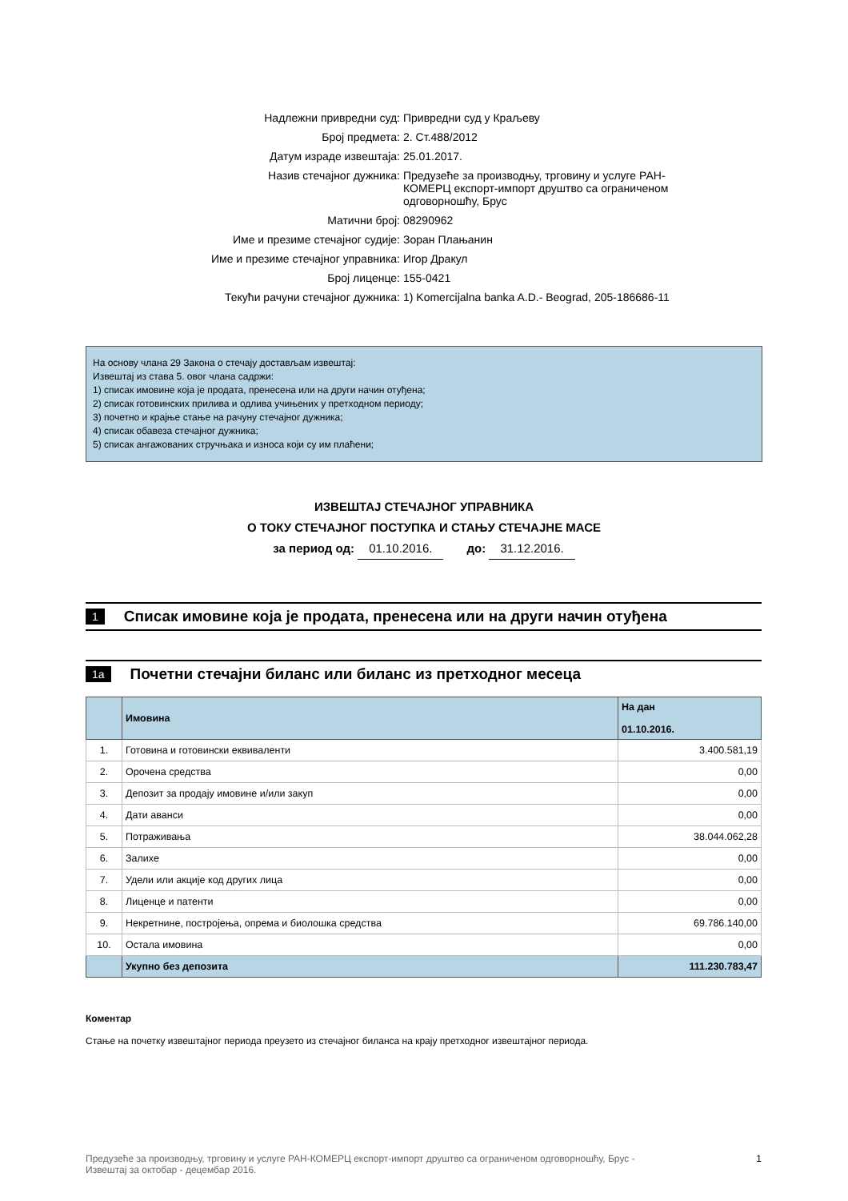| Надлежни привредни суд: | Привредни суд у Краљеву |
| Број предмета: | 2. Ст.488/2012 |
| Датум израде извештаја: | 25.01.2017. |
| Назив стечајног дужника: | Предузеће за производњу, трговину и услуге РАН-КОМЕРЦ експорт-импорт друштво са ограниченом одговорношћу, Брус |
| Матични број: | 08290962 |
| Име и презиме стечајног судије: | Зоран Плањанин |
| Име и презиме стечајног управника: | Игор Дракул |
| Број лиценце: | 155-0421 |
| Текући рачуни стечајног дужника: | 1) Komercijalna banka A.D.- Beograd, 205-186686-11 |
На основу члана 29 Закона о стечају достављам извештај:
Извештај из става 5. овог члана садржи:
1) списак имовине која је продата, пренесена или на други начин отуђена;
2) списак готовинских прилива и одлива учињених у претходном периоду;
3) почетно и крајње стање на рачуну стечајног дужника;
4) списак обавеза стечајног дужника;
5) списак ангажованих стручњака и износа који су им плаћени;
ИЗВЕШТАЈ СТЕЧАЈНОГ УПРАВНИКА
О ТОКУ СТЕЧАЈНОГ ПОСТУПКА И СТАЊУ СТЕЧАЈНЕ МАСЕ
за период од: 01.10.2016. до: 31.12.2016.
1
Списак имовине која је продата, пренесена или на други начин отуђена
1a
Почетни стечајни биланс или биланс из претходног месеца
| | Имовина | На дан 01.10.2016. |
| --- | --- | --- |
| 1. | Готовина и готовински еквиваленти | 3.400.581,19 |
| 2. | Орочена средства | 0,00 |
| 3. | Депозит за продају имовине и/или закуп | 0,00 |
| 4. | Дати аванси | 0,00 |
| 5. | Потраживања | 38.044.062,28 |
| 6. | Залихе | 0,00 |
| 7. | Удели или акције код других лица | 0,00 |
| 8. | Лиценце и патенти | 0,00 |
| 9. | Некретнине, постројења, опрема и биолошка средства | 69.786.140,00 |
| 10. | Остала имовина | 0,00 |
| | Укупно без депозита | 111.230.783,47 |
Коментар
Стање на почетку извештајног периода преузето из стечајног биланса на крају претходног извештајног периода.
Предузеће за производњу, трговину и услуге РАН-КОМЕРЦ експорт-импорт друштво са ограниченом одговорношћу, Брус -
Извештај за октобар - децембар 2016. 1